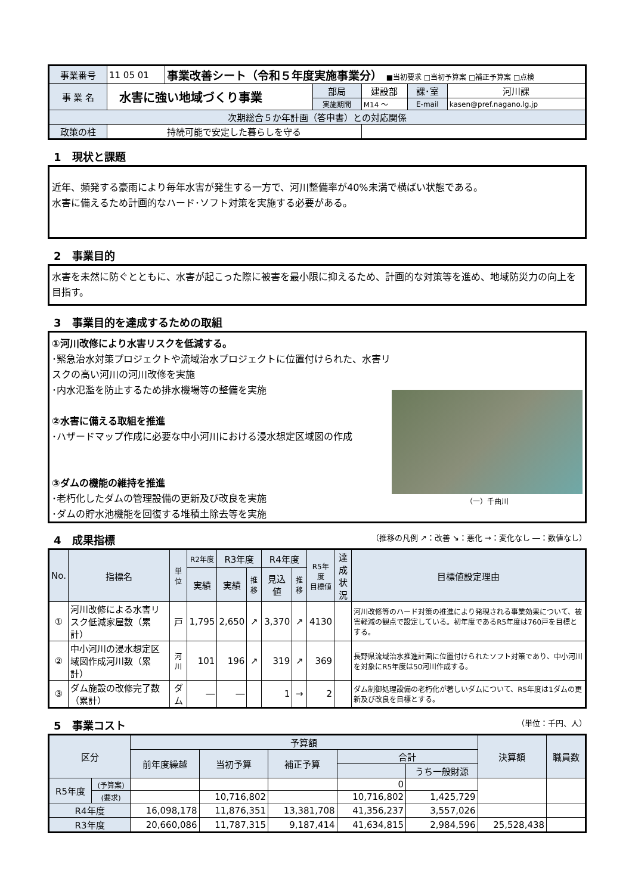| 事業番号 | 11 05 01 | 事業改善シート（令和５年度実施事業分） ■当初要求 □当初予算案 □補正予算案 □点検 | | | | |
| 事 業 名 | 水害に強い地域づくり事業 | | 部局 | 建設部 | 課･室 | 河川課 |
| | | | 実施期間 | M14 ～ | E-mail | kasen@pref.nagano.lg.jp |
| 次期総合５か年計画（答申書）との対応関係 | | | | | | |
| 政策の柱 | 持続可能で安定した暮らしを守る | | | | | |
1　現状と課題
近年、頻発する豪雨により毎年水害が発生する一方で、河川整備率が40%未満で横ばい状態である。
水害に備えるため計画的なハード･ソフト対策を実施する必要がある。
2　事業目的
水害を未然に防ぐとともに、水害が起こった際に被害を最小限に抑えるため、計画的な対策等を進め、地域防災力の向上を目指す。
3　事業目的を達成するための取組
①河川改修により水害リスクを低減する。
･緊急治水対策プロジェクトや流域治水プロジェクトに位置付けられた、水害リスクの高い河川の河川改修を実施
･内水氾濫を防止するため排水機場等の整備を実施
②水害に備える取組を推進
･ハザードマップ作成に必要な中小河川における浸水想定区域図の作成
③ダムの機能の維持を推進
･老朽化したダムの管理設備の更新及び改良を実施
･ダムの貯水池機能を回復する堆積土除去等を実施
（一）千曲川
4　成果指標 （推移の凡例 ↗：改善 ↘：悪化 →：変化なし ―：数値なし）
| No. | 指標名 | 単位 | R2年度 | R3年度 | | R4年度 | | R5年度 目標値 | 達成 状況 | 目標値設定理由 |
| --- | --- | --- | --- | --- | --- | --- | --- | --- | --- | --- |
| | | | 実績 | 実績 | 推移 | 見込値 | 推移 | | | |
| ① | 河川改修による水害リスク低減家屋数（累計） | 戸 | 1,795 | 2,650 | ↗ | 3,370 | ↗ | 4130 | | 河川改修等のハード対策の推進により発現される事業効果について、被害軽減の観点で設定している。初年度であるR5年度は760戸を目標とする。 |
| ② | 中小河川の浸水想定区域図作成河川数（累計） | 河川 | 101 | 196 | ↗ | 319 | ↗ | 369 | | 長野県流域治水推進計画に位置付けられたソフト対策であり、中小河川を対象にR5年度は50河川作成する。 |
| ③ | ダム施設の改修完了数（累計） | ダム | ― | ― | | 1 | → | 2 | | ダム制御処理設備の老朽化が著しいダムについて、R5年度は1ダムの更新及び改良を目標とする。 |
5　事業コスト （単位：千円、人）
| 区分 | | 予算額 | | | | | 決算額 | 職員数 |
| --- | --- | --- | --- | --- | --- | --- | --- | --- |
| | | 前年度繰越 | 当初予算 | 補正予算 | 合計 | | | |
| | | | | | | うち一般財源 | | |
| R5年度 | (予算案) | | | | 0 | | | |
| | (要求) | | 10,716,802 | | 10,716,802 | 1,425,729 | | |
| R4年度 | | 16,098,178 | 11,876,351 | 13,381,708 | 41,356,237 | 3,557,026 | | |
| R3年度 | | 20,660,086 | 11,787,315 | 9,187,414 | 41,634,815 | 2,984,596 | 25,528,438 | |